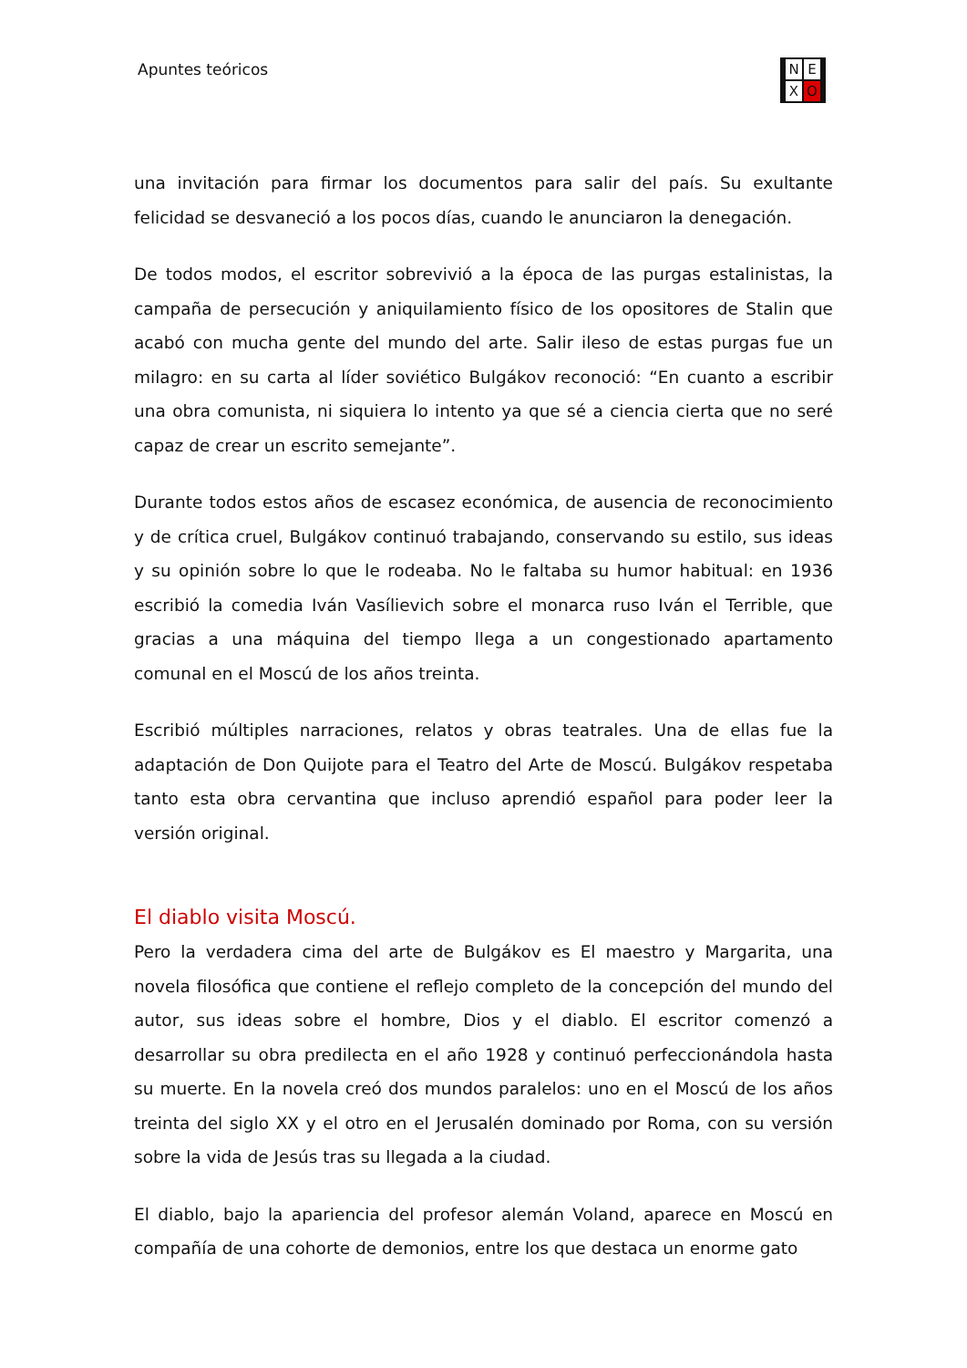Apuntes teóricos N E X O
una invitación para firmar los documentos para salir del país. Su exultante felicidad se desvaneció a los pocos días, cuando le anunciaron la denegación.
De todos modos, el escritor sobrevivió a la época de las purgas estalinistas, la campaña de persecución y aniquilamiento físico de los opositores de Stalin que acabó con mucha gente del mundo del arte. Salir ileso de estas purgas fue un milagro: en su carta al líder soviético Bulgákov reconoció: “En cuanto a escribir una obra comunista, ni siquiera lo intento ya que sé a ciencia cierta que no seré capaz de crear un escrito semejante”.
Durante todos estos años de escasez económica, de ausencia de reconocimiento y de crítica cruel, Bulgákov continuó trabajando, conservando su estilo, sus ideas y su opinión sobre lo que le rodeaba. No le faltaba su humor habitual: en 1936 escribió la comedia Iván Vasílievich sobre el monarca ruso Iván el Terrible, que gracias a una máquina del tiempo llega a un congestionado apartamento comunal en el Moscú de los años treinta.
Escribió múltiples narraciones, relatos y obras teatrales. Una de ellas fue la adaptación de Don Quijote para el Teatro del Arte de Moscú. Bulgákov respetaba tanto esta obra cervantina que incluso aprendió español para poder leer la versión original.
El diablo visita Moscú.
Pero la verdadera cima del arte de Bulgákov es El maestro y Margarita, una novela filosófica que contiene el reflejo completo de la concepción del mundo del autor, sus ideas sobre el hombre, Dios y el diablo. El escritor comenzó a desarrollar su obra predilecta en el año 1928 y continuó perfeccionándola hasta su muerte. En la novela creó dos mundos paralelos: uno en el Moscú de los años treinta del siglo XX y el otro en el Jerusalén dominado por Roma, con su versión sobre la vida de Jesús tras su llegada a la ciudad.
El diablo, bajo la apariencia del profesor alemán Voland, aparece en Moscú en compañía de una cohorte de demonios, entre los que destaca un enorme gato